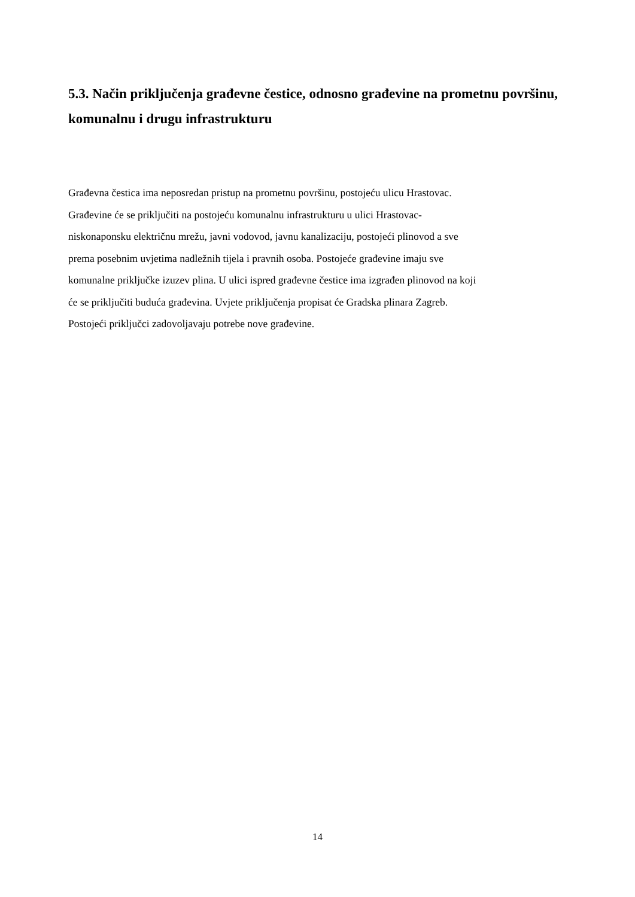5.3. Način priključenja građevne čestice, odnosno građevine na prometnu površinu, komunalnu i drugu infrastrukturu
Građevna čestica ima neposredan pristup na prometnu površinu, postojeću ulicu Hrastovac.
Građevine će se priključiti na postojeću komunalnu infrastrukturu u ulici Hrastovac-
niskonaponsku električnu mrežu, javni vodovod, javnu kanalizaciju, postojeći plinovod a sve
prema posebnim uvjetima nadležnih tijela i pravnih osoba. Postojeće građevine imaju sve
komunalne priključke izuzev plina. U ulici ispred građevne čestice ima izgrađen plinovod na koji
će se priključiti buduća građevina. Uvjete priključenja propisat će Gradska plinara Zagreb.
Postojeći priključci zadovoljavaju potrebe nove građevine.
14